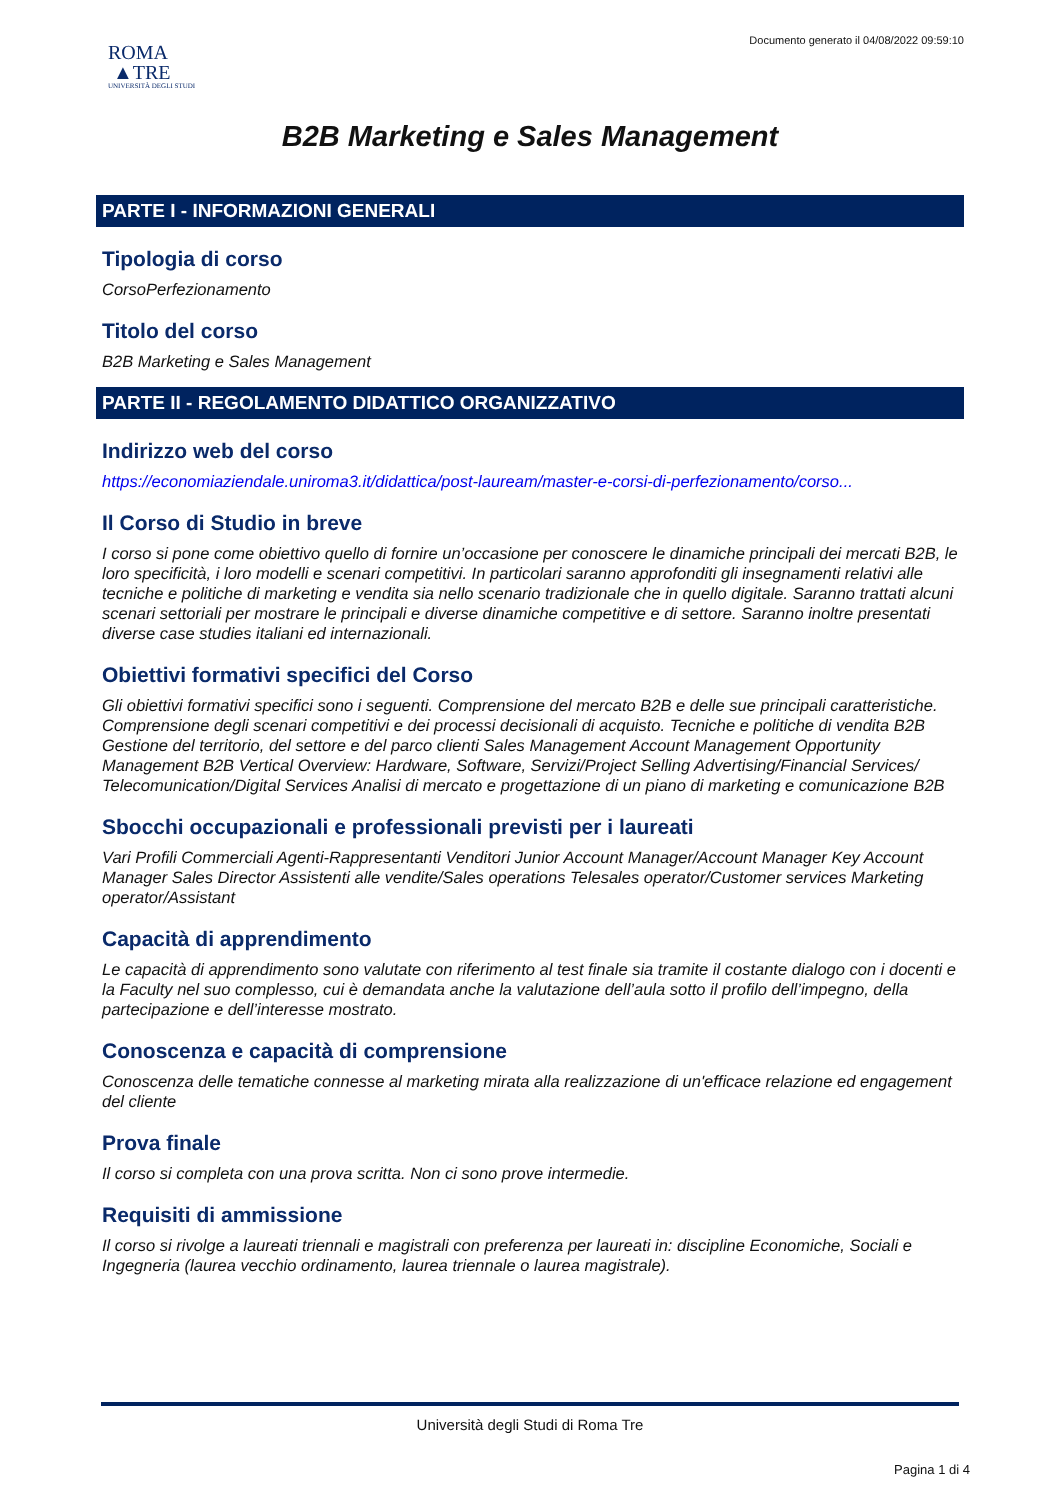ROMA
▲TRE
UNIVERSITÀ DEGLI STUDI
Documento generato il 04/08/2022 09:59:10
B2B Marketing e Sales Management
PARTE I - INFORMAZIONI GENERALI
Tipologia di corso
CorsoPerfezionamento
Titolo del corso
B2B Marketing e Sales Management
PARTE II - REGOLAMENTO DIDATTICO ORGANIZZATIVO
Indirizzo web del corso
https://economiaziendale.uniroma3.it/didattica/post-lauream/master-e-corsi-di-perfezionamento/corso...
Il Corso di Studio in breve
I corso si pone come obiettivo quello di fornire un’occasione per conoscere le dinamiche principali dei mercati B2B, le loro specificità, i loro modelli e scenari competitivi. In particolari saranno approfonditi gli insegnamenti relativi alle tecniche e politiche di marketing e vendita sia nello scenario tradizionale che in quello digitale. Saranno trattati alcuni scenari settoriali per mostrare le principali e diverse dinamiche competitive e di settore. Saranno inoltre presentati diverse case studies italiani ed internazionali.
Obiettivi formativi specifici del Corso
Gli obiettivi formativi specifici sono i seguenti. Comprensione del mercato B2B e delle sue principali caratteristiche. Comprensione degli scenari competitivi e dei processi decisionali di acquisto. Tecniche e politiche di vendita B2B Gestione del territorio, del settore e del parco clienti Sales Management Account Management Opportunity Management B2B Vertical Overview: Hardware, Software, Servizi/Project Selling Advertising/Financial Services/ Telecomunication/Digital Services Analisi di mercato e progettazione di un piano di marketing e comunicazione B2B
Sbocchi occupazionali e professionali previsti per i laureati
Vari Profili Commerciali Agenti-Rappresentanti Venditori Junior Account Manager/Account Manager Key Account Manager Sales Director Assistenti alle vendite/Sales operations Telesales operator/Customer services Marketing operator/Assistant
Capacità di apprendimento
Le capacità di apprendimento sono valutate con riferimento al test finale sia tramite il costante dialogo con i docenti e la Faculty nel suo complesso, cui è demandata anche la valutazione dell’aula sotto il profilo dell’impegno, della partecipazione e dell’interesse mostrato.
Conoscenza e capacità di comprensione
Conoscenza delle tematiche connesse al marketing mirata alla realizzazione di un'efficace relazione ed engagement del cliente
Prova finale
Il corso si completa con una prova scritta. Non ci sono prove intermedie.
Requisiti di ammissione
Il corso si rivolge a laureati triennali e magistrali con preferenza per laureati in: discipline Economiche, Sociali e Ingegneria (laurea vecchio ordinamento, laurea triennale o laurea magistrale).
Università degli Studi di Roma Tre
Pagina 1 di 4